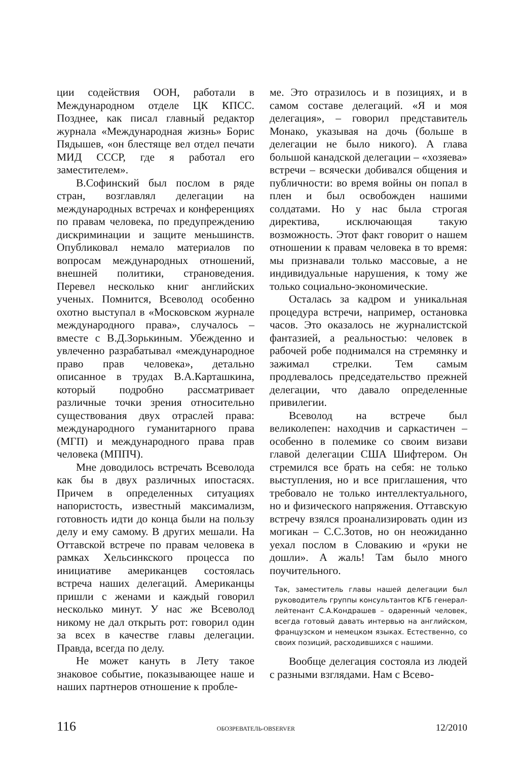ции содействия ООН, работали в Международном отделе ЦК КПСС. Позднее, как писал главный редактор журнала «Международная жизнь» Борис Пядышев, «он блестяще вел отдел печати МИД СССР, где я работал его заместителем».
В.Софинский был послом в ряде стран, возглавлял делегации на международных встречах и конференциях по правам человека, по предупреждению дискриминации и защите меньшинств. Опубликовал немало материалов по вопросам международных отношений, внешней политики, страноведения. Перевел несколько книг английских ученых. Помнится, Всеволод особенно охотно выступал в «Московском журнале международного права», случалось – вместе с В.Д.Зорькиным. Убежденно и увлеченно разрабатывал «международное право прав человека», детально описанное в трудах В.А.Карташкина, который подробно рассматривает различные точки зрения относительно существования двух отраслей права: международного гуманитарного права (МГП) и международного права прав человека (МППЧ).
Мне доводилось встречать Всеволода как бы в двух различных ипостасях. Причем в определенных ситуациях напористость, известный максимализм, готовность идти до конца были на пользу делу и ему самому. В других мешали. На Оттавской встрече по правам человека в рамках Хельсинкского процесса по инициативе американцев состоялась встреча наших делегаций. Американцы пришли с женами и каждый говорил несколько минут. У нас же Всеволод никому не дал открыть рот: говорил один за всех в качестве главы делегации. Правда, всегда по делу.
Не может кануть в Лету такое знаковое событие, показывающее наше и наших партнеров отношение к пробле-
ме. Это отразилось и в позициях, и в самом составе делегаций. «Я и моя делегация», – говорил представитель Монако, указывая на дочь (больше в делегации не было никого). А глава большой канадской делегации – «хозяева» встречи – всячески добивался общения и публичности: во время войны он попал в плен и был освобожден нашими солдатами. Но у нас была строгая директива, исключающая такую возможность. Этот факт говорит о нашем отношении к правам человека в то время: мы признавали только массовые, а не индивидуальные нарушения, к тому же только социально-экономические.
Осталась за кадром и уникальная процедура встречи, например, остановка часов. Это оказалось не журналистской фантазией, а реальностью: человек в рабочей робе поднимался на стремянку и зажимал стрелки. Тем самым продлевалось председательство прежней делегации, что давало определенные привилегии.
Всеволод на встрече был великолепен: находчив и саркастичен – особенно в полемике со своим визави главой делегации США Шифтером. Он стремился все брать на себя: не только выступления, но и все приглашения, что требовало не только интеллектуального, но и физического напряжения. Оттавскую встречу взялся проанализировать один из могикан – С.С.Зотов, но он неожиданно уехал послом в Словакию и «руки не дошли». А жаль! Там было много поучительного.
Так, заместитель главы нашей делегации был руководитель группы консультантов КГБ генерал-лейтенант С.А.Кондрашев – одаренный человек, всегда готовый давать интервью на английском, французском и немецком языках. Естественно, со своих позиций, расходившихся с нашими.
Вообще делегация состояла из людей с разными взглядами. Нам с Всево-
116 ОБОЗРЕВАТЕЛЬ-OBSERVER 12/2010